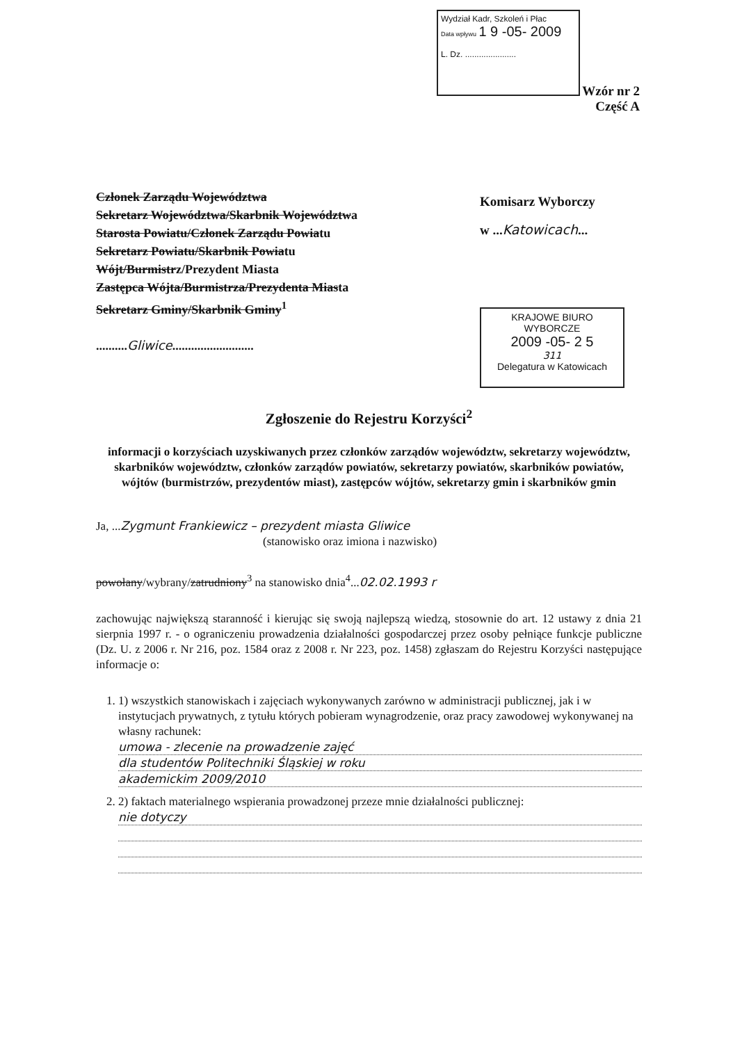Wydział Kadr, Szkoleń i Płac
Data wpływu 1 9 -05- 2009
L. Dz. ......................
Wzór nr 2
Część A
Członek Zarządu Województwa
Sekretarz Województwa/Skarbnik Województwa
Starosta Powiatu/Członek Zarządu Powiatu
Sekretarz Powiatu/Skarbnik Powiatu
Wójt/Burmistrz/Prezydent Miasta
Zastępca Wójta/Burmistrza/Prezydenta Miasta
Sekretarz Gminy/Skarbnik Gminy<sup>1</sup>
..........Gliwice..........................
Komisarz Wyborczy
w ...Katowicach...
KRAJOWE BIURO WYBORCZE
2009 -05- 2 5
311
Delegatura w Katowicach
Zgłoszenie do Rejestru Korzyści<sup>2</sup>
informacji o korzyściach uzyskiwanych przez członków zarządów województw, sekretarzy województw, skarbników województw, członków zarządów powiatów, sekretarzy powiatów, skarbników powiatów, wójtów (burmistrzów, prezydentów miast), zastępców wójtów, sekretarzy gmin i skarbników gmin
Ja, ...Zygmunt Frankiewicz – prezydent miasta Gliwice
(stanowisko oraz imiona i nazwisko)
powołany/wybrany/zatrudniony<sup>3</sup> na stanowisko dnia<sup>4</sup>...02.02.1993 r
zachowując największą staranność i kierując się swoją najlepszą wiedzą, stosownie do art. 12 ustawy z dnia 21 sierpnia 1997 r. - o ograniczeniu prowadzenia działalności gospodarczej przez osoby pełniące funkcje publiczne (Dz. U. z 2006 r. Nr 216, poz. 1584 oraz z 2008 r. Nr 223, poz. 1458) zgłaszam do Rejestru Korzyści następujące informacje o:
1. 1) wszystkich stanowiskach i zajęciach wykonywanych zarówno w administracji publicznej, jak i w instytucjach prywatnych, z tytułu których pobieram wynagrodzenie, oraz pracy zawodowej wykonywanej na własny rachunek:
umowa - zlecenie na prowadzenie zajęć
dla studentów Politechniki Śląskiej w roku
akademickim 2009/2010
2. 2) faktach materialnego wspierania prowadzonej przeze mnie działalności publicznej:
nie dotyczy